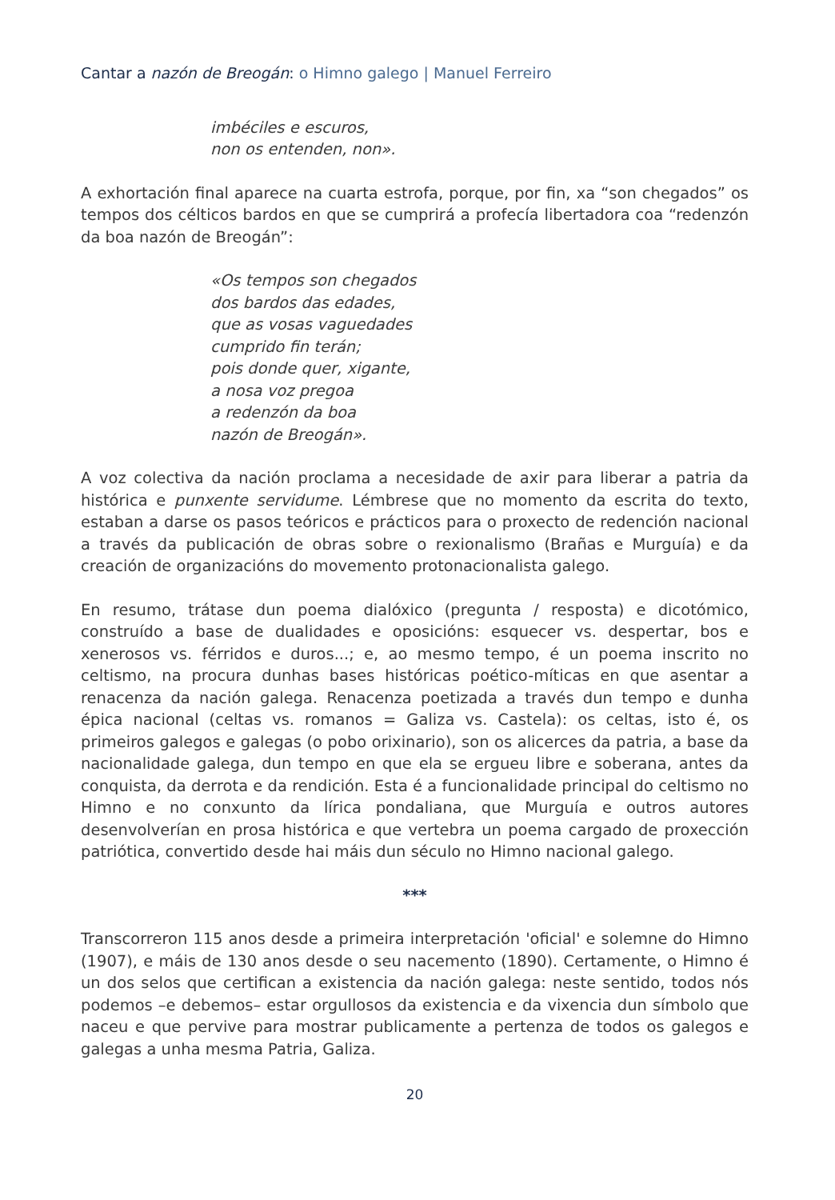Cantar a nazón de Breogán: o Himno galego | Manuel Ferreiro
imbéciles e escuros,
non os entenden, non».
A exhortación final aparece na cuarta estrofa, porque, por fin, xa “son chegados” os tempos dos célticos bardos en que se cumprirá a profecía libertadora coa “redenzón da boa nazón de Breogán”:
«Os tempos son chegados
dos bardos das edades,
que as vosas vaguedades
cumprido fin terán;
pois donde quer, xigante,
a nosa voz pregoa
a redenzón da boa
nazón de Breogán».
A voz colectiva da nación proclama a necesidade de axir para liberar a patria da histórica e punxente servidume. Lémbrese que no momento da escrita do texto, estaban a darse os pasos teóricos e prácticos para o proxecto de redención nacional a través da publicación de obras sobre o rexionalismo (Brañas e Murguía) e da creación de organizacións do movemento protonacionalista galego.
En resumo, trátase dun poema dialóxico (pregunta / resposta) e dicotómico, construído a base de dualidades e oposicións: esquecer vs. despertar, bos e xenerosos vs. férridos e duros...; e, ao mesmo tempo, é un poema inscrito no celtismo, na procura dunhas bases históricas poético-míticas en que asentar a renacenza da nación galega. Renacenza poetizada a través dun tempo e dunha épica nacional (celtas vs. romanos = Galiza vs. Castela): os celtas, isto é, os primeiros galegos e galegas (o pobo orixinario), son os alicerces da patria, a base da nacionalidade galega, dun tempo en que ela se ergueu libre e soberana, antes da conquista, da derrota e da rendición. Esta é a funcionalidade principal do celtismo no Himno e no conxunto da lírica pondaliana, que Murguía e outros autores desenvolverían en prosa histórica e que vertebra un poema cargado de proxección patriótica, convertido desde hai máis dun século no Himno nacional galego.
***
Transcorreron 115 anos desde a primeira interpretación 'oficial' e solemne do Himno (1907), e máis de 130 anos desde o seu nacemento (1890). Certamente, o Himno é un dos selos que certifican a existencia da nación galega: neste sentido, todos nós podemos –e debemos– estar orgullosos da existencia e da vixencia dun símbolo que naceu e que pervive para mostrar publicamente a pertenza de todos os galegos e galegas a unha mesma Patria, Galiza.
20